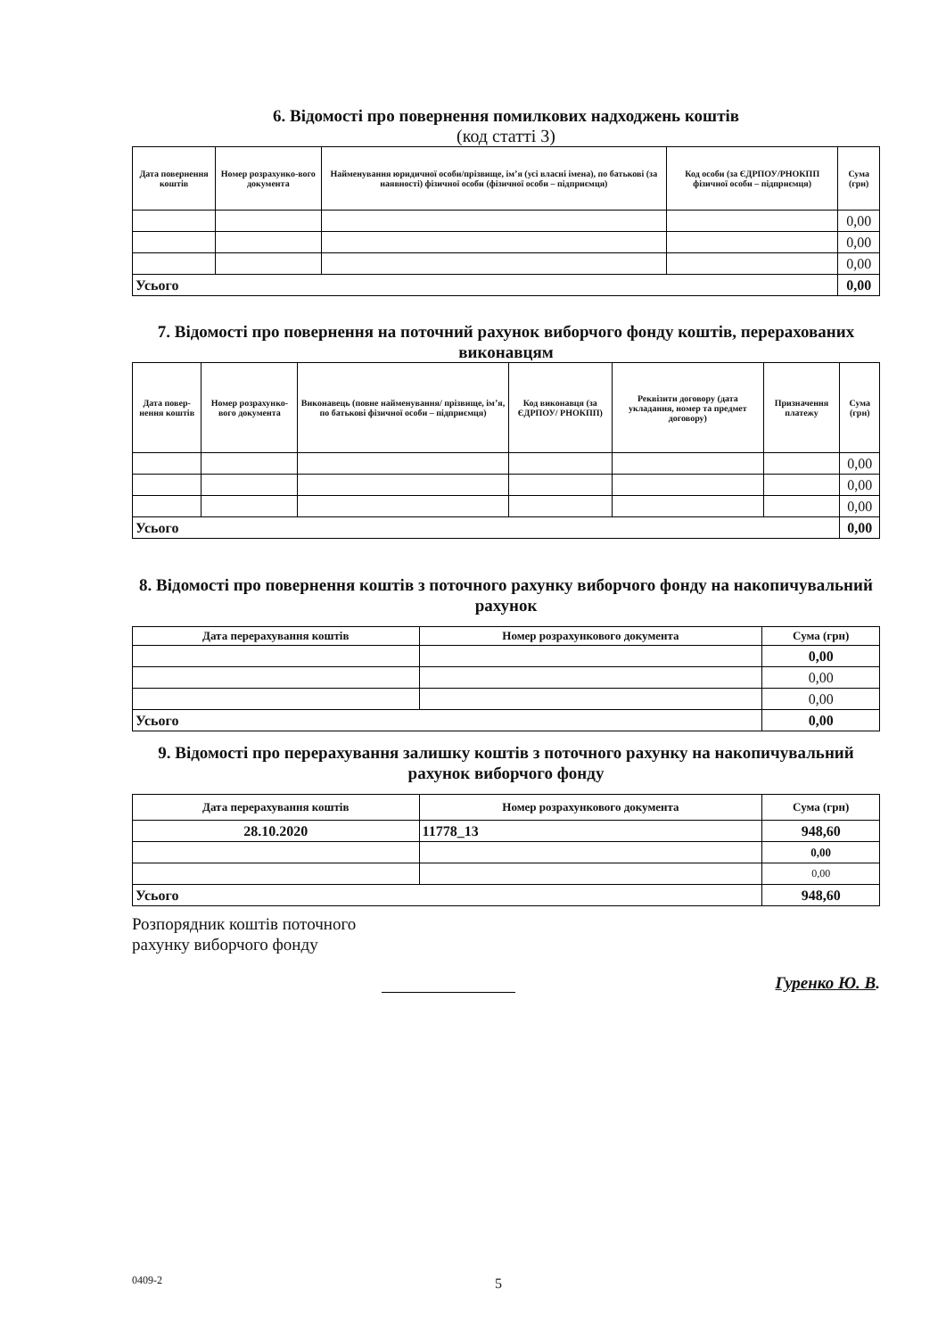6. Відомості про повернення помилкових надходжень коштів
(код статті 3)
| Дата повернення коштів | Номер розрахунко-вого документа | Найменування юридичної особи/прізвище, ім’я (усі власні імена), по батькові (за наявності) фізичної особи (фізичної особи – підприємця) | Код особи (за ЄДРПОУ/РНОКПП фізичної особи – підприємця) | Сума (грн) |
| --- | --- | --- | --- | --- |
| | | | | 0,00 |
| | | | | 0,00 |
| | | | | 0,00 |
| Усього | | | | 0,00 |
7. Відомості про повернення на поточний рахунок виборчого фонду коштів, перерахованих виконавцям
| Дата повер-нення коштів | Номер розрахунко-вого документа | Виконавець (повне найменування/ прізвище, ім’я, по батькові фізичної особи – підприємця) | Код виконавця (за ЄДРПОУ/ РНОКПП) | Реквізити договору (дата укладання, номер та предмет договору) | Призначення платежу | Сума (грн) |
| --- | --- | --- | --- | --- | --- | --- |
| | | | | | | 0,00 |
| | | | | | | 0,00 |
| | | | | | | 0,00 |
| Усього | | | | | | 0,00 |
8. Відомості про повернення коштів з поточного рахунку виборчого фонду на накопичувальний рахунок
| Дата перерахування коштів | Номер розрахункового документа | Сума (грн) |
| --- | --- | --- |
| | | 0,00 |
| | | 0,00 |
| | | 0,00 |
| Усього | | 0,00 |
9. Відомості про перерахування залишку коштів з поточного рахунку на накопичувальний рахунок виборчого фонду
| Дата перерахування коштів | Номер розрахункового документа | Сума (грн) |
| --- | --- | --- |
| 28.10.2020 | 11778_13 | 948,60 |
| | | 0,00 |
| | | 0,00 |
| Усього | | 948,60 |
Розпорядник коштів поточного рахунку виборчого фонду
Гуренко Ю. В.
0409-2 5